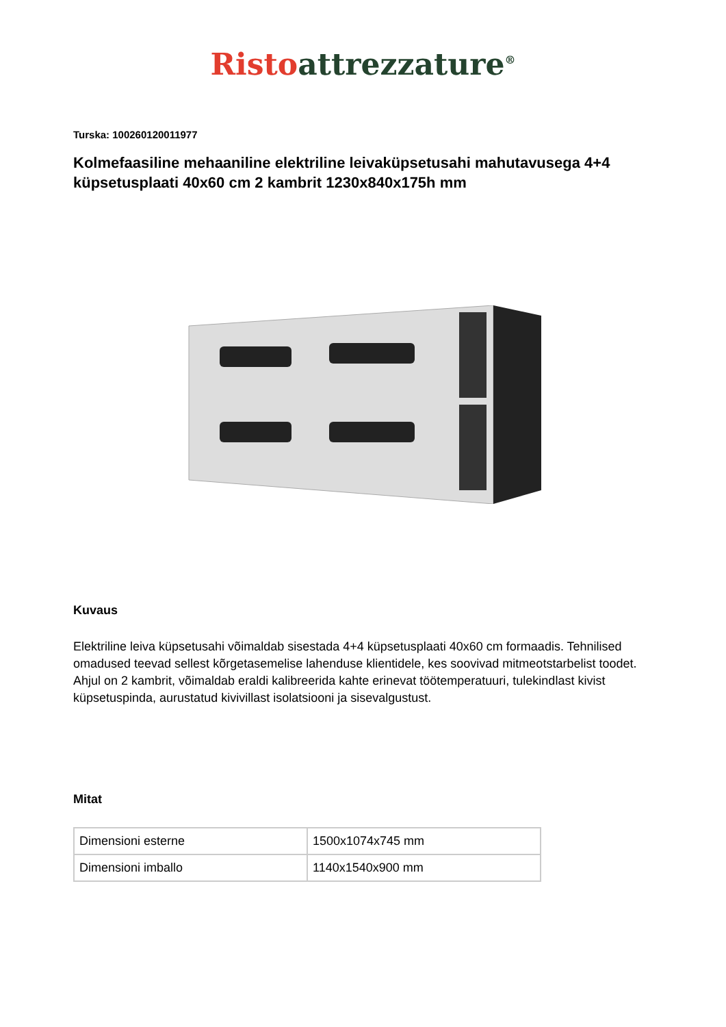Risto attrezzature<sup>®</sup>
Turska: 100260120011977
Kolmefaasiline mehaaniline elektriline leivaküpsetusahi mahutavusega 4+4 küpsetusplaati 40x60 cm 2 kambrit 1230x840x175h mm
Kuvaus
Elektriline leiva küpsetusahi võimaldab sisestada 4+4 küpsetusplaati 40x60 cm formaadis. Tehnilised omadused teevad sellest kõrgetasemelise lahenduse klientidele, kes soovivad mitmeotstarbelist toodet. Ahjul on 2 kambrit, võimaldab eraldi kalibreerida kahte erinevat töötemperatuuri, tulekindlast kivist küpsetuspinda, aurustatud kivivillast isolatsiooni ja sisevalgustust.
Mitat
| Dimensioni esterne | 1500x1074x745 mm |
| Dimensioni imballo | 1140x1540x900 mm |